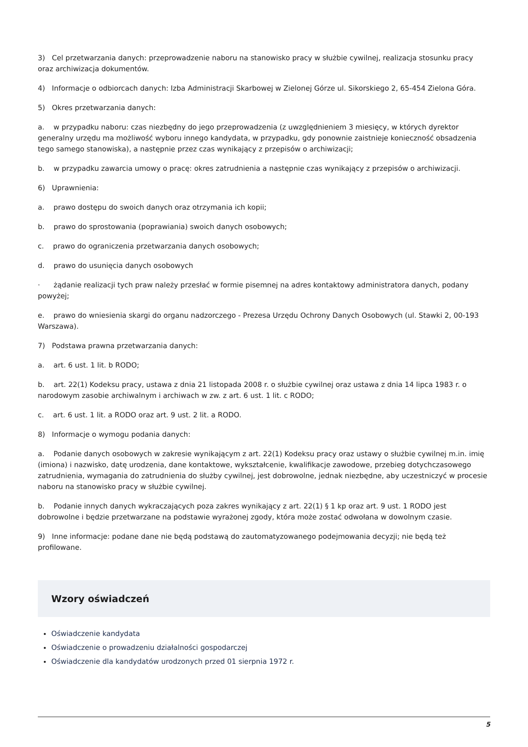3) Cel przetwarzania danych: przeprowadzenie naboru na stanowisko pracy w służbie cywilnej, realizacja stosunku pracy oraz archiwizacja dokumentów.
4) Informacje o odbiorcach danych: Izba Administracji Skarbowej w Zielonej Górze ul. Sikorskiego 2, 65-454 Zielona Góra.
5) Okres przetwarzania danych:
a. w przypadku naboru: czas niezbędny do jego przeprowadzenia (z uwzględnieniem 3 miesięcy, w których dyrektor generalny urzędu ma możliwość wyboru innego kandydata, w przypadku, gdy ponownie zaistnieje konieczność obsadzenia tego samego stanowiska), a następnie przez czas wynikający z przepisów o archiwizacji;
b. w przypadku zawarcia umowy o pracę: okres zatrudnienia a następnie czas wynikający z przepisów o archiwizacji.
6) Uprawnienia:
a. prawo dostępu do swoich danych oraz otrzymania ich kopii;
b. prawo do sprostowania (poprawiania) swoich danych osobowych;
c. prawo do ograniczenia przetwarzania danych osobowych;
d. prawo do usunięcia danych osobowych
· żądanie realizacji tych praw należy przesłać w formie pisemnej na adres kontaktowy administratora danych, podany powyżej;
e. prawo do wniesienia skargi do organu nadzorczego - Prezesa Urzędu Ochrony Danych Osobowych (ul. Stawki 2, 00-193 Warszawa).
7) Podstawa prawna przetwarzania danych:
a. art. 6 ust. 1 lit. b RODO;
b. art. 22(1) Kodeksu pracy, ustawa z dnia 21 listopada 2008 r. o służbie cywilnej oraz ustawa z dnia 14 lipca 1983 r. o narodowym zasobie archiwalnym i archiwach w zw. z art. 6 ust. 1 lit. c RODO;
c. art. 6 ust. 1 lit. a RODO oraz art. 9 ust. 2 lit. a RODO.
8) Informacje o wymogu podania danych:
a. Podanie danych osobowych w zakresie wynikającym z art. 22(1) Kodeksu pracy oraz ustawy o służbie cywilnej m.in. imię (imiona) i nazwisko, datę urodzenia, dane kontaktowe, wykształcenie, kwalifikacje zawodowe, przebieg dotychczasowego zatrudnienia, wymagania do zatrudnienia do służby cywilnej, jest dobrowolne, jednak niezbędne, aby uczestniczyć w procesie naboru na stanowisko pracy w służbie cywilnej.
b. Podanie innych danych wykraczających poza zakres wynikający z art. 22(1) § 1 kp oraz art. 9 ust. 1 RODO jest dobrowolne i będzie przetwarzane na podstawie wyrażonej zgody, która może zostać odwołana w dowolnym czasie.
9) Inne informacje: podane dane nie będą podstawą do zautomatyzowanego podejmowania decyzji; nie będą też profilowane.
Wzory oświadczeń
Oświadczenie kandydata
Oświadczenie o prowadzeniu działalności gospodarczej
Oświadczenie dla kandydatów urodzonych przed 01 sierpnia 1972 r.
5